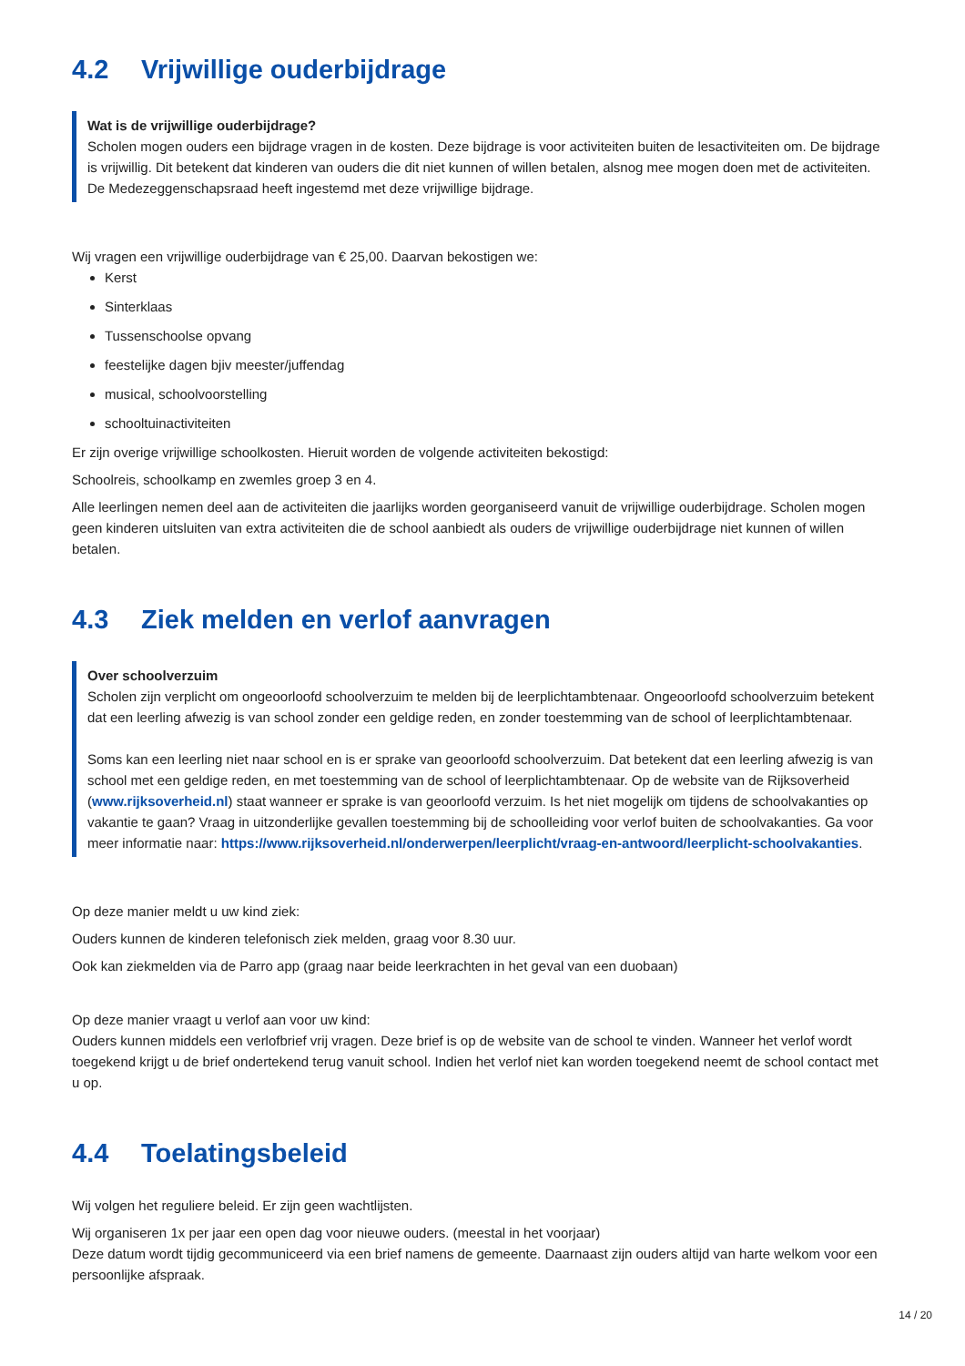4.2 Vrijwillige ouderbijdrage
Wat is de vrijwillige ouderbijdrage?
Scholen mogen ouders een bijdrage vragen in de kosten. Deze bijdrage is voor activiteiten buiten de lesactiviteiten om. De bijdrage is vrijwillig. Dit betekent dat kinderen van ouders die dit niet kunnen of willen betalen, alsnog mee mogen doen met de activiteiten. De Medezeggenschapsraad heeft ingestemd met deze vrijwillige bijdrage.
Wij vragen een vrijwillige ouderbijdrage van € 25,00. Daarvan bekostigen we:
Kerst
Sinterklaas
Tussenschoolse opvang
feestelijke dagen bjiv meester/juffendag
musical, schoolvoorstelling
schooltuinactiviteiten
Er zijn overige vrijwillige schoolkosten. Hieruit worden de volgende activiteiten bekostigd:
Schoolreis, schoolkamp en zwemles groep 3 en 4.
Alle leerlingen nemen deel aan de activiteiten die jaarlijks worden georganiseerd vanuit de vrijwillige ouderbijdrage. Scholen mogen geen kinderen uitsluiten van extra activiteiten die de school aanbiedt als ouders de vrijwillige ouderbijdrage niet kunnen of willen betalen.
4.3 Ziek melden en verlof aanvragen
Over schoolverzuim
Scholen zijn verplicht om ongeoorloofd schoolverzuim te melden bij de leerplichtambtenaar. Ongeoorloofd schoolverzuim betekent dat een leerling afwezig is van school zonder een geldige reden, en zonder toestemming van de school of leerplichtambtenaar.
Soms kan een leerling niet naar school en is er sprake van geoorloofd schoolverzuim. Dat betekent dat een leerling afwezig is van school met een geldige reden, en met toestemming van de school of leerplichtambtenaar. Op de website van de Rijksoverheid (www.rijksoverheid.nl) staat wanneer er sprake is van geoorloofd verzuim. Is het niet mogelijk om tijdens de schoolvakanties op vakantie te gaan? Vraag in uitzonderlijke gevallen toestemming bij de schoolleiding voor verlof buiten de schoolvakanties. Ga voor meer informatie naar: https://www.rijksoverheid.nl/onderwerpen/leerplicht/vraag-en-antwoord/leerplicht-schoolvakanties.
Op deze manier meldt u uw kind ziek:
Ouders kunnen de kinderen telefonisch ziek melden, graag voor 8.30 uur.
Ook kan ziekmelden via de Parro app (graag naar beide leerkrachten in het geval van een duobaan)
Op deze manier vraagt u verlof aan voor uw kind:
Ouders kunnen middels een verlofbrief vrij vragen. Deze brief is op de website van de school te vinden. Wanneer het verlof wordt toegekend krijgt u de brief ondertekend terug vanuit school. Indien het verlof niet kan worden toegekend neemt de school contact met u op.
4.4 Toelatingsbeleid
Wij volgen het reguliere beleid. Er zijn geen wachtlijsten.
Wij organiseren 1x per jaar een open dag voor nieuwe ouders. (meestal in het voorjaar)
Deze datum wordt tijdig gecommuniceerd via een brief namens de gemeente. Daarnaast zijn ouders altijd van harte welkom voor een persoonlijke afspraak.
14 / 20